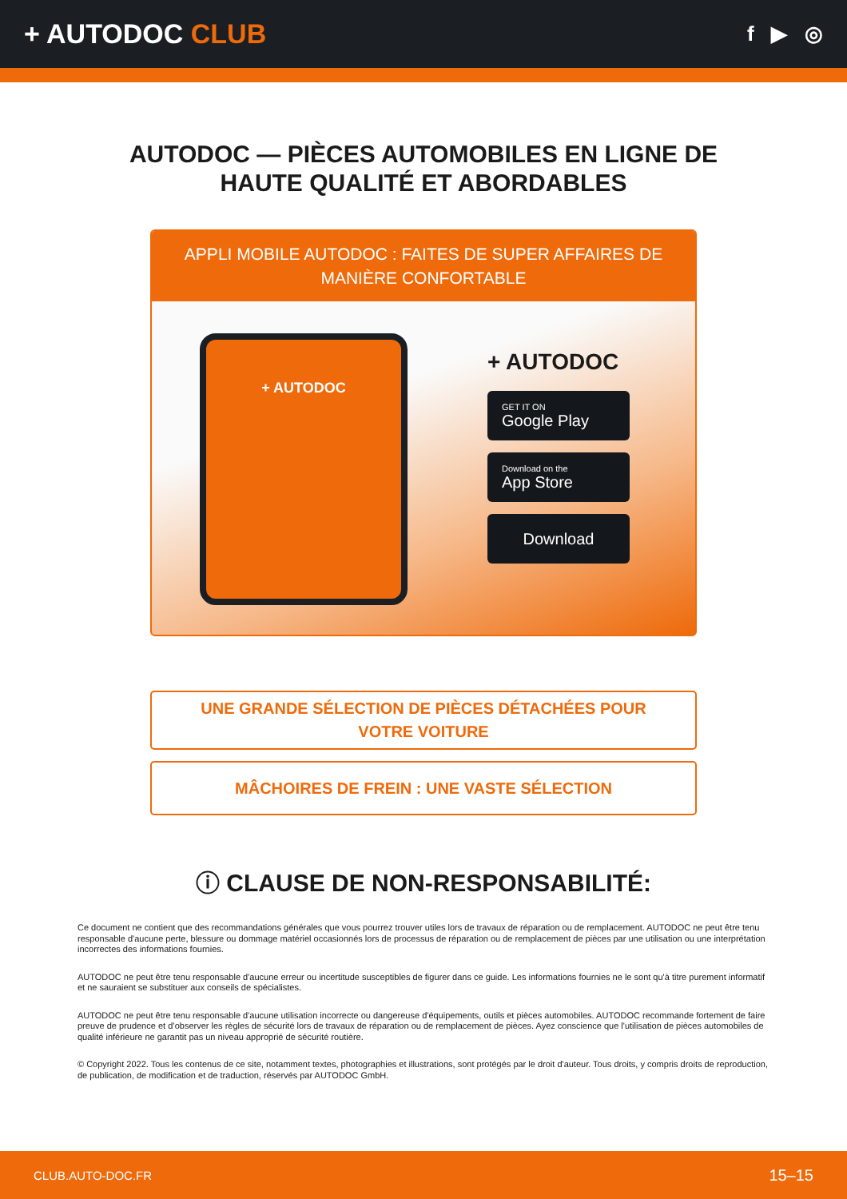+ AUTODOC CLUB
f ▶ ◎
AUTODOC — PIÈCES AUTOMOBILES EN LIGNE DE HAUTE QUALITÉ ET ABORDABLES
APPLI MOBILE AUTODOC : FAITES DE SUPER AFFAIRES DE MANIÈRE CONFORTABLE
+ AUTODOC
+ AUTODOC
GET IT ON
Google Play
Download on the
App Store
Download
UNE GRANDE SÉLECTION DE PIÈCES DÉTACHÉES POUR VOTRE VOITURE
MÂCHOIRES DE FREIN : UNE VASTE SÉLECTION
ⓘ CLAUSE DE NON-RESPONSABILITÉ:
Ce document ne contient que des recommandations générales que vous pourrez trouver utiles lors de travaux de réparation ou de remplacement. AUTODOC ne peut être tenu responsable d'aucune perte, blessure ou dommage matériel occasionnés lors de processus de réparation ou de remplacement de pièces par une utilisation ou une interprétation incorrectes des informations fournies.
AUTODOC ne peut être tenu responsable d'aucune erreur ou incertitude susceptibles de figurer dans ce guide. Les informations fournies ne le sont qu'à titre purement informatif et ne sauraient se substituer aux conseils de spécialistes.
AUTODOC ne peut être tenu responsable d'aucune utilisation incorrecte ou dangereuse d'équipements, outils et pièces automobiles. AUTODOC recommande fortement de faire preuve de prudence et d’observer les règles de sécurité lors de travaux de réparation ou de remplacement de pièces. Ayez conscience que l'utilisation de pièces automobiles de qualité inférieure ne garantit pas un niveau approprié de sécurité routière.
© Copyright 2022. Tous les contenus de ce site, notamment textes, photographies et illustrations, sont protégés par le droit d'auteur. Tous droits, y compris droits de reproduction, de publication, de modification et de traduction, réservés par AUTODOC GmbH.
CLUB.AUTO-DOC.FR 15–15